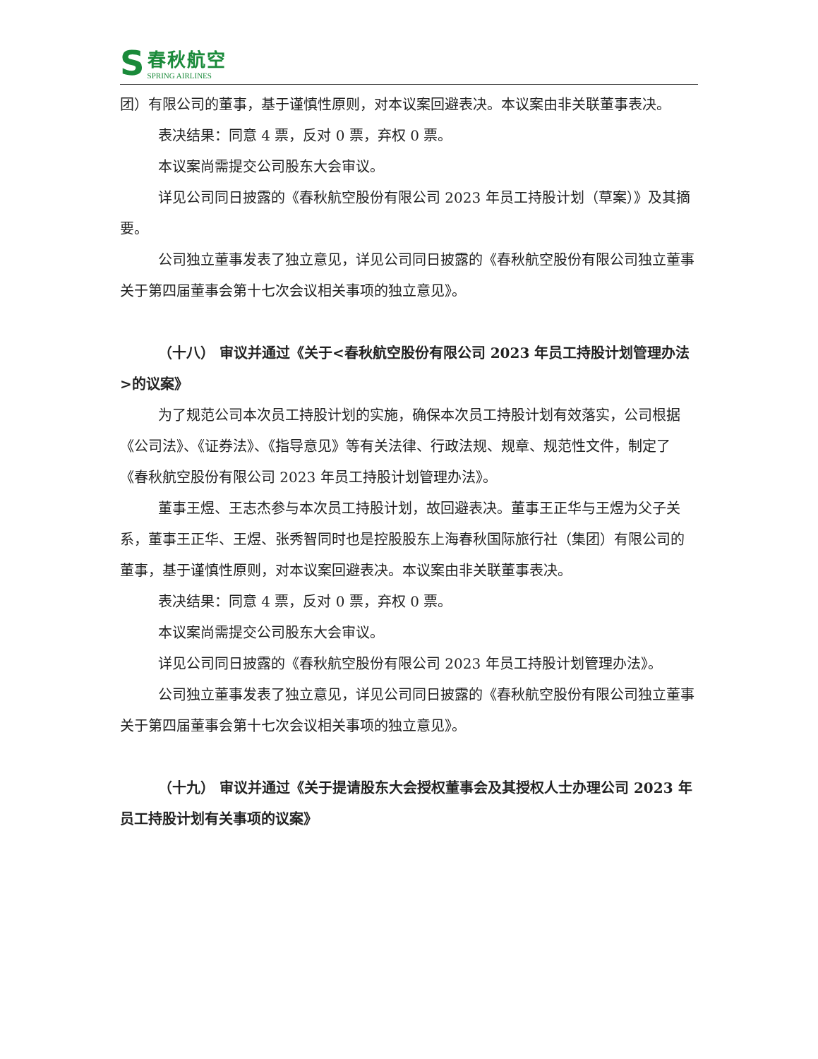S
春秋航空
SPRING AIRLINES
团）有限公司的董事，基于谨慎性原则，对本议案回避表决。本议案由非关联董事表决。
表决结果：同意 4 票，反对 0 票，弃权 0 票。
本议案尚需提交公司股东大会审议。
详见公司同日披露的《春秋航空股份有限公司 2023 年员工持股计划（草案）》及其摘要。
公司独立董事发表了独立意见，详见公司同日披露的《春秋航空股份有限公司独立董事关于第四届董事会第十七次会议相关事项的独立意见》。
（十八） 审议并通过《关于<春秋航空股份有限公司 2023 年员工持股计划管理办法>的议案》
为了规范公司本次员工持股计划的实施，确保本次员工持股计划有效落实，公司根据《公司法》、《证券法》、《指导意见》等有关法律、行政法规、规章、规范性文件，制定了《春秋航空股份有限公司 2023 年员工持股计划管理办法》。
董事王煜、王志杰参与本次员工持股计划，故回避表决。董事王正华与王煜为父子关系，董事王正华、王煜、张秀智同时也是控股股东上海春秋国际旅行社（集团）有限公司的董事，基于谨慎性原则，对本议案回避表决。本议案由非关联董事表决。
表决结果：同意 4 票，反对 0 票，弃权 0 票。
本议案尚需提交公司股东大会审议。
详见公司同日披露的《春秋航空股份有限公司 2023 年员工持股计划管理办法》。
公司独立董事发表了独立意见，详见公司同日披露的《春秋航空股份有限公司独立董事关于第四届董事会第十七次会议相关事项的独立意见》。
（十九） 审议并通过《关于提请股东大会授权董事会及其授权人士办理公司 2023 年员工持股计划有关事项的议案》